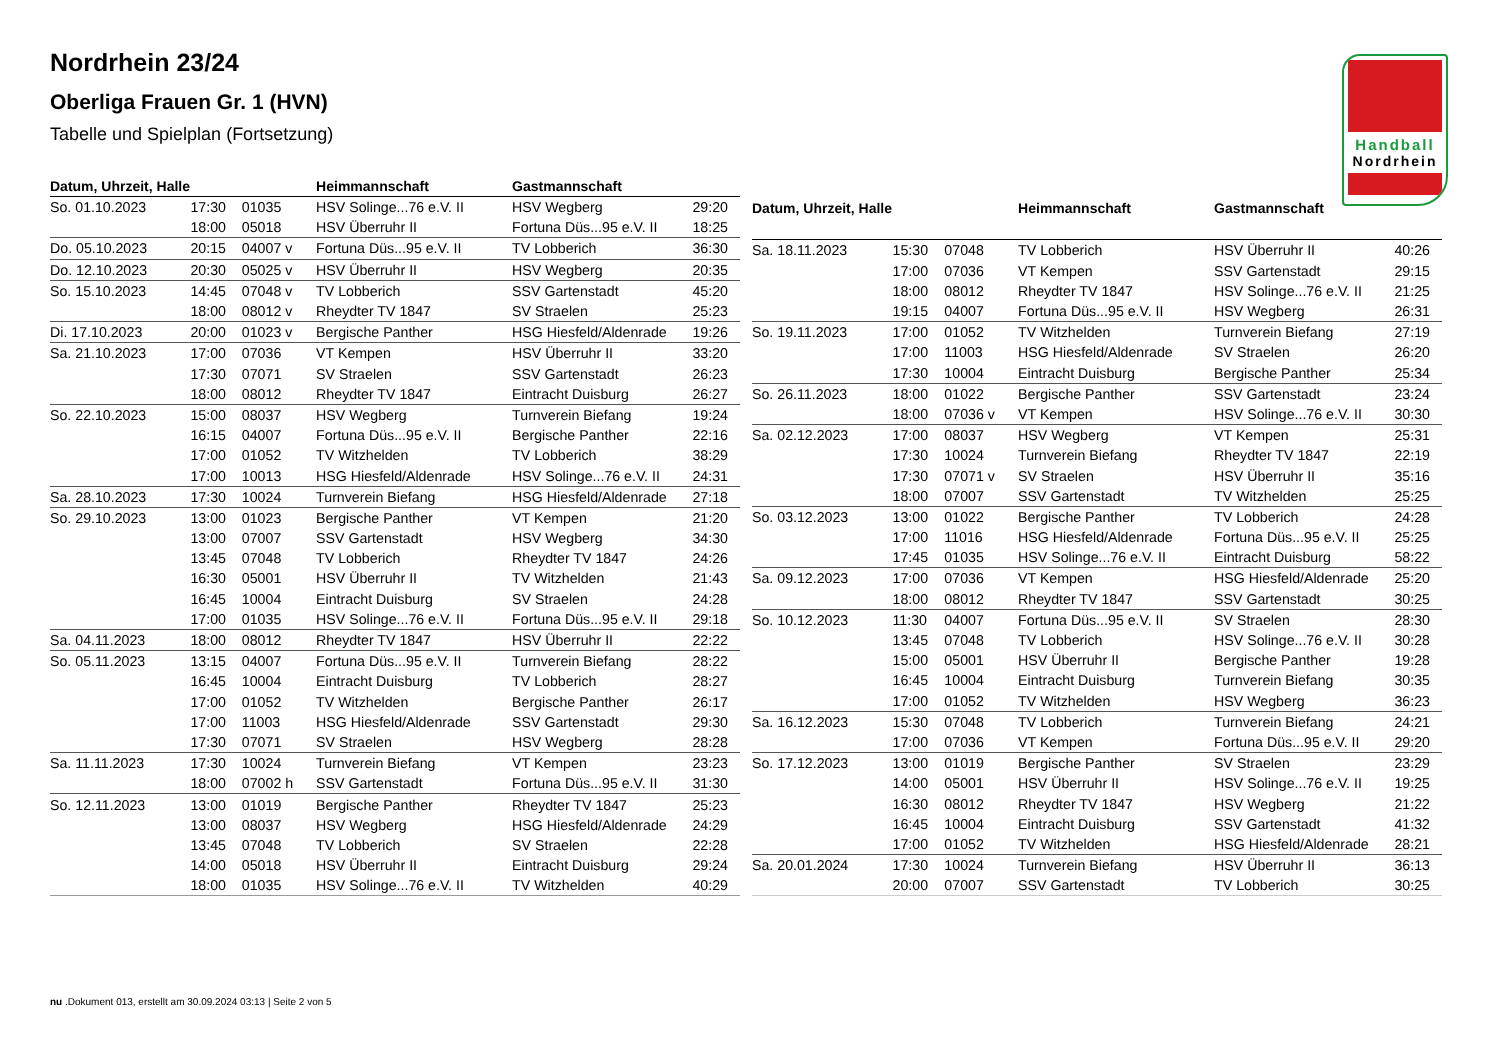Nordrhein 23/24
Oberliga Frauen Gr. 1 (HVN)
Tabelle und Spielplan (Fortsetzung)
Handball
Nordrhein
| Datum, Uhrzeit, Halle | | | Heimmannschaft | Gastmannschaft | |
| --- | --- | --- | --- | --- | --- |
| So. 01.10.2023 | 17:30 | 01035 | HSV Solinge...76 e.V. II | HSV Wegberg | 29:20 |
| | 18:00 | 05018 | HSV Überruhr II | Fortuna Düs...95 e.V. II | 18:25 |
| Do. 05.10.2023 | 20:15 | 04007 v | Fortuna Düs...95 e.V. II | TV Lobberich | 36:30 |
| Do. 12.10.2023 | 20:30 | 05025 v | HSV Überruhr II | HSV Wegberg | 20:35 |
| So. 15.10.2023 | 14:45 | 07048 v | TV Lobberich | SSV Gartenstadt | 45:20 |
| | 18:00 | 08012 v | Rheydter TV 1847 | SV Straelen | 25:23 |
| Di. 17.10.2023 | 20:00 | 01023 v | Bergische Panther | HSG Hiesfeld/Aldenrade | 19:26 |
| Sa. 21.10.2023 | 17:00 | 07036 | VT Kempen | HSV Überruhr II | 33:20 |
| | 17:30 | 07071 | SV Straelen | SSV Gartenstadt | 26:23 |
| | 18:00 | 08012 | Rheydter TV 1847 | Eintracht Duisburg | 26:27 |
| So. 22.10.2023 | 15:00 | 08037 | HSV Wegberg | Turnverein Biefang | 19:24 |
| | 16:15 | 04007 | Fortuna Düs...95 e.V. II | Bergische Panther | 22:16 |
| | 17:00 | 01052 | TV Witzhelden | TV Lobberich | 38:29 |
| | 17:00 | 10013 | HSG Hiesfeld/Aldenrade | HSV Solinge...76 e.V. II | 24:31 |
| Sa. 28.10.2023 | 17:30 | 10024 | Turnverein Biefang | HSG Hiesfeld/Aldenrade | 27:18 |
| So. 29.10.2023 | 13:00 | 01023 | Bergische Panther | VT Kempen | 21:20 |
| | 13:00 | 07007 | SSV Gartenstadt | HSV Wegberg | 34:30 |
| | 13:45 | 07048 | TV Lobberich | Rheydter TV 1847 | 24:26 |
| | 16:30 | 05001 | HSV Überruhr II | TV Witzhelden | 21:43 |
| | 16:45 | 10004 | Eintracht Duisburg | SV Straelen | 24:28 |
| | 17:00 | 01035 | HSV Solinge...76 e.V. II | Fortuna Düs...95 e.V. II | 29:18 |
| Sa. 04.11.2023 | 18:00 | 08012 | Rheydter TV 1847 | HSV Überruhr II | 22:22 |
| So. 05.11.2023 | 13:15 | 04007 | Fortuna Düs...95 e.V. II | Turnverein Biefang | 28:22 |
| | 16:45 | 10004 | Eintracht Duisburg | TV Lobberich | 28:27 |
| | 17:00 | 01052 | TV Witzhelden | Bergische Panther | 26:17 |
| | 17:00 | 11003 | HSG Hiesfeld/Aldenrade | SSV Gartenstadt | 29:30 |
| | 17:30 | 07071 | SV Straelen | HSV Wegberg | 28:28 |
| Sa. 11.11.2023 | 17:30 | 10024 | Turnverein Biefang | VT Kempen | 23:23 |
| | 18:00 | 07002 h | SSV Gartenstadt | Fortuna Düs...95 e.V. II | 31:30 |
| So. 12.11.2023 | 13:00 | 01019 | Bergische Panther | Rheydter TV 1847 | 25:23 |
| | 13:00 | 08037 | HSV Wegberg | HSG Hiesfeld/Aldenrade | 24:29 |
| | 13:45 | 07048 | TV Lobberich | SV Straelen | 22:28 |
| | 14:00 | 05018 | HSV Überruhr II | Eintracht Duisburg | 29:24 |
| | 18:00 | 01035 | HSV Solinge...76 e.V. II | TV Witzhelden | 40:29 |
| Datum, Uhrzeit, Halle | | | Heimmannschaft | Gastmannschaft | |
| --- | --- | --- | --- | --- | --- |
| Sa. 18.11.2023 | 15:30 | 07048 | TV Lobberich | HSV Überruhr II | 40:26 |
| | 17:00 | 07036 | VT Kempen | SSV Gartenstadt | 29:15 |
| | 18:00 | 08012 | Rheydter TV 1847 | HSV Solinge...76 e.V. II | 21:25 |
| | 19:15 | 04007 | Fortuna Düs...95 e.V. II | HSV Wegberg | 26:31 |
| So. 19.11.2023 | 17:00 | 01052 | TV Witzhelden | Turnverein Biefang | 27:19 |
| | 17:00 | 11003 | HSG Hiesfeld/Aldenrade | SV Straelen | 26:20 |
| | 17:30 | 10004 | Eintracht Duisburg | Bergische Panther | 25:34 |
| So. 26.11.2023 | 18:00 | 01022 | Bergische Panther | SSV Gartenstadt | 23:24 |
| | 18:00 | 07036 v | VT Kempen | HSV Solinge...76 e.V. II | 30:30 |
| Sa. 02.12.2023 | 17:00 | 08037 | HSV Wegberg | VT Kempen | 25:31 |
| | 17:30 | 10024 | Turnverein Biefang | Rheydter TV 1847 | 22:19 |
| | 17:30 | 07071 v | SV Straelen | HSV Überruhr II | 35:16 |
| | 18:00 | 07007 | SSV Gartenstadt | TV Witzhelden | 25:25 |
| So. 03.12.2023 | 13:00 | 01022 | Bergische Panther | TV Lobberich | 24:28 |
| | 17:00 | 11016 | HSG Hiesfeld/Aldenrade | Fortuna Düs...95 e.V. II | 25:25 |
| | 17:45 | 01035 | HSV Solinge...76 e.V. II | Eintracht Duisburg | 58:22 |
| Sa. 09.12.2023 | 17:00 | 07036 | VT Kempen | HSG Hiesfeld/Aldenrade | 25:20 |
| | 18:00 | 08012 | Rheydter TV 1847 | SSV Gartenstadt | 30:25 |
| So. 10.12.2023 | 11:30 | 04007 | Fortuna Düs...95 e.V. II | SV Straelen | 28:30 |
| | 13:45 | 07048 | TV Lobberich | HSV Solinge...76 e.V. II | 30:28 |
| | 15:00 | 05001 | HSV Überruhr II | Bergische Panther | 19:28 |
| | 16:45 | 10004 | Eintracht Duisburg | Turnverein Biefang | 30:35 |
| | 17:00 | 01052 | TV Witzhelden | HSV Wegberg | 36:23 |
| Sa. 16.12.2023 | 15:30 | 07048 | TV Lobberich | Turnverein Biefang | 24:21 |
| | 17:00 | 07036 | VT Kempen | Fortuna Düs...95 e.V. II | 29:20 |
| So. 17.12.2023 | 13:00 | 01019 | Bergische Panther | SV Straelen | 23:29 |
| | 14:00 | 05001 | HSV Überruhr II | HSV Solinge...76 e.V. II | 19:25 |
| | 16:30 | 08012 | Rheydter TV 1847 | HSV Wegberg | 21:22 |
| | 16:45 | 10004 | Eintracht Duisburg | SSV Gartenstadt | 41:32 |
| | 17:00 | 01052 | TV Witzhelden | HSG Hiesfeld/Aldenrade | 28:21 |
| Sa. 20.01.2024 | 17:30 | 10024 | Turnverein Biefang | HSV Überruhr II | 36:13 |
| | 20:00 | 07007 | SSV Gartenstadt | TV Lobberich | 30:25 |
nu .Dokument 013, erstellt am 30.09.2024 03:13 | Seite 2 von 5